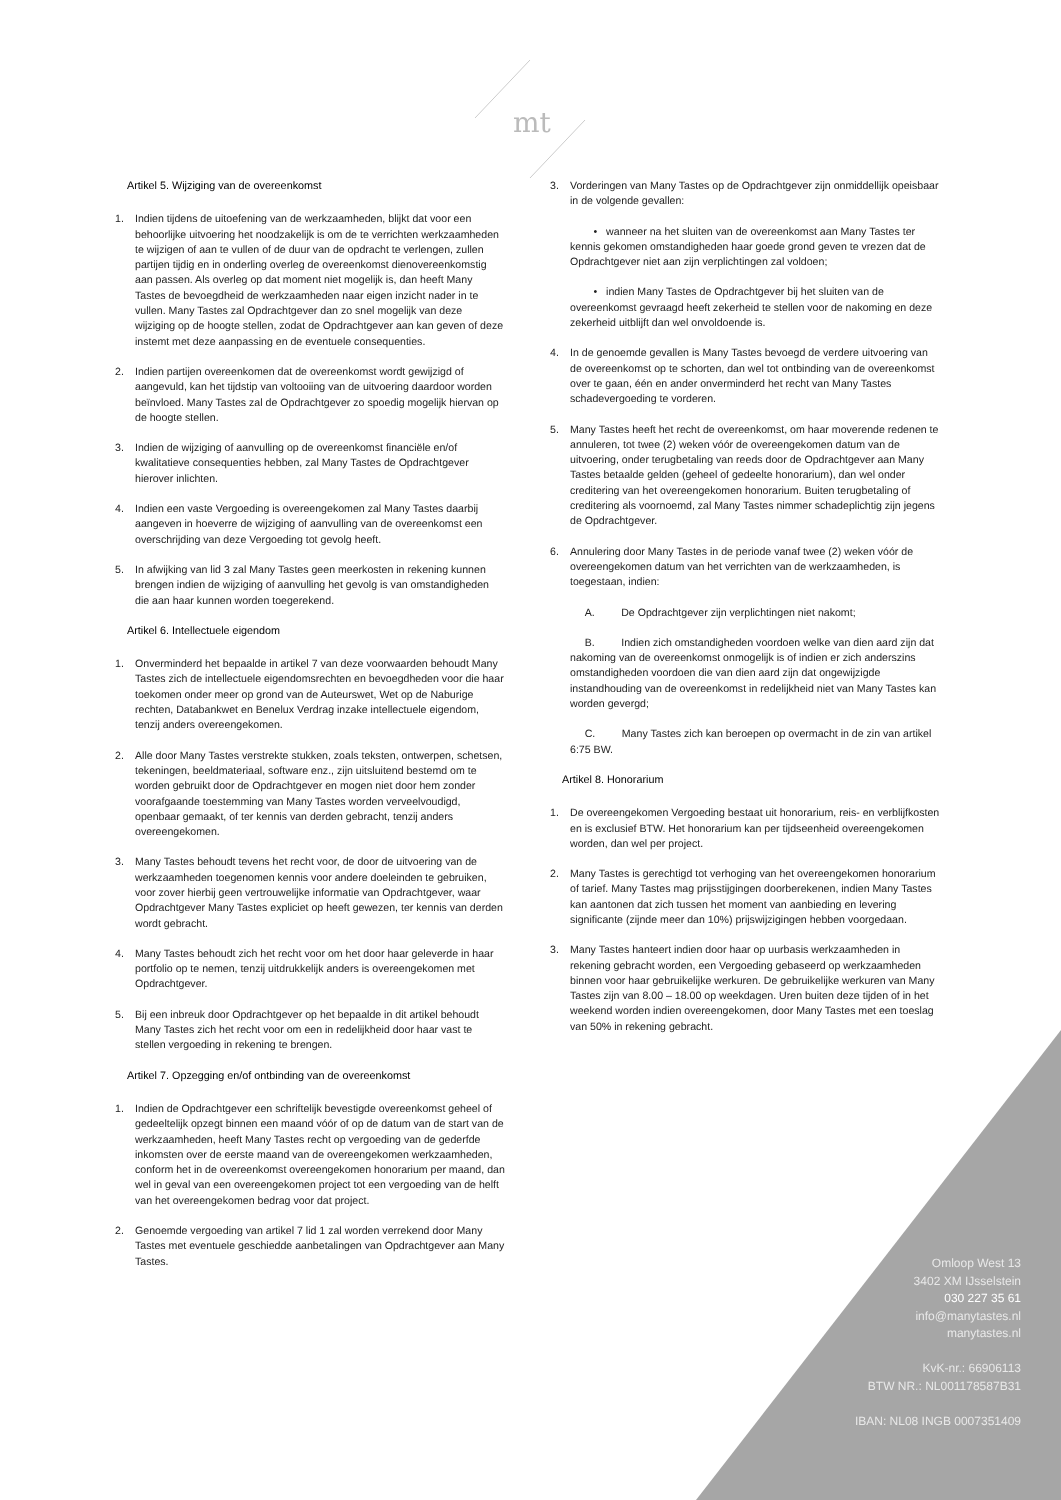mt
Artikel 5. Wijziging van de overeenkomst
1. Indien tijdens de uitoefening van de werkzaamheden, blijkt dat voor een behoorlijke uitvoering het noodzakelijk is om de te verrichten werkzaamheden te wijzigen of aan te vullen of de duur van de opdracht te verlengen, zullen partijen tijdig en in onderling overleg de overeenkomst dienovereenkomstig aan passen. Als overleg op dat moment niet mogelijk is, dan heeft Many Tastes de bevoegdheid de werkzaamheden naar eigen inzicht nader in te vullen. Many Tastes zal Opdrachtgever dan zo snel mogelijk van deze wijziging op de hoogte stellen, zodat de Opdrachtgever aan kan geven of deze instemt met deze aanpassing en de eventuele consequenties.
2. Indien partijen overeenkomen dat de overeenkomst wordt gewijzigd of aangevuld, kan het tijdstip van voltooiing van de uitvoering daardoor worden beïnvloed. Many Tastes zal de Opdrachtgever zo spoedig mogelijk hiervan op de hoogte stellen.
3. Indien de wijziging of aanvulling op de overeenkomst financiële en/of kwalitatieve consequenties hebben, zal Many Tastes de Opdrachtgever hierover inlichten.
4. Indien een vaste Vergoeding is overeengekomen zal Many Tastes daarbij aangeven in hoeverre de wijziging of aanvulling van de overeenkomst een overschrijding van deze Vergoeding tot gevolg heeft.
5. In afwijking van lid 3 zal Many Tastes geen meerkosten in rekening kunnen brengen indien de wijziging of aanvulling het gevolg is van omstandigheden die aan haar kunnen worden toegerekend.
Artikel 6. Intellectuele eigendom
1. Onverminderd het bepaalde in artikel 7 van deze voorwaarden behoudt Many Tastes zich de intellectuele eigendomsrechten en bevoegdheden voor die haar toekomen onder meer op grond van de Auteurswet, Wet op de Naburige rechten, Databankwet en Benelux Verdrag inzake intellectuele eigendom, tenzij anders overeengekomen.
2. Alle door Many Tastes verstrekte stukken, zoals teksten, ontwerpen, schetsen, tekeningen, beeldmateriaal, software enz., zijn uitsluitend bestemd om te worden gebruikt door de Opdrachtgever en mogen niet door hem zonder voorafgaande toestemming van Many Tastes worden verveelvoudigd, openbaar gemaakt, of ter kennis van derden gebracht, tenzij anders overeengekomen.
3. Many Tastes behoudt tevens het recht voor, de door de uitvoering van de werkzaamheden toegenomen kennis voor andere doeleinden te gebruiken, voor zover hierbij geen vertrouwelijke informatie van Opdrachtgever, waar Opdrachtgever Many Tastes expliciet op heeft gewezen, ter kennis van derden wordt gebracht.
4. Many Tastes behoudt zich het recht voor om het door haar geleverde in haar portfolio op te nemen, tenzij uitdrukkelijk anders is overeengekomen met Opdrachtgever.
5. Bij een inbreuk door Opdrachtgever op het bepaalde in dit artikel behoudt Many Tastes zich het recht voor om een in redelijkheid door haar vast te stellen vergoeding in rekening te brengen.
Artikel 7. Opzegging en/of ontbinding van de overeenkomst
1. Indien de Opdrachtgever een schriftelijk bevestigde overeenkomst geheel of gedeeltelijk opzegt binnen een maand vóór of op de datum van de start van de werkzaamheden, heeft Many Tastes recht op vergoeding van de gederfde inkomsten over de eerste maand van de overeengekomen werkzaamheden, conform het in de overeenkomst overeengekomen honorarium per maand, dan wel in geval van een overeengekomen project tot een vergoeding van de helft van het overeengekomen bedrag voor dat project.
2. Genoemde vergoeding van artikel 7 lid 1 zal worden verrekend door Many Tastes met eventuele geschiedde aanbetalingen van Opdrachtgever aan Many Tastes.
3. Vorderingen van Many Tastes op de Opdrachtgever zijn onmiddellijk opeisbaar in de volgende gevallen:
• wanneer na het sluiten van de overeenkomst aan Many Tastes ter kennis gekomen omstandigheden haar goede grond geven te vrezen dat de Opdrachtgever niet aan zijn verplichtingen zal voldoen;
• indien Many Tastes de Opdrachtgever bij het sluiten van de overeenkomst gevraagd heeft zekerheid te stellen voor de nakoming en deze zekerheid uitblijft dan wel onvoldoende is.
4. In de genoemde gevallen is Many Tastes bevoegd de verdere uitvoering van de overeenkomst op te schorten, dan wel tot ontbinding van de overeenkomst over te gaan, één en ander onverminderd het recht van Many Tastes schadevergoeding te vorderen.
5. Many Tastes heeft het recht de overeenkomst, om haar moverende redenen te annuleren, tot twee (2) weken vóór de overeengekomen datum van de uitvoering, onder terugbetaling van reeds door de Opdrachtgever aan Many Tastes betaalde gelden (geheel of gedeelte honorarium), dan wel onder creditering van het overeengekomen honorarium. Buiten terugbetaling of creditering als voornoemd, zal Many Tastes nimmer schadeplichtig zijn jegens de Opdrachtgever.
6. Annulering door Many Tastes in de periode vanaf twee (2) weken vóór de overeengekomen datum van het verrichten van de werkzaamheden, is toegestaan, indien:
A. De Opdrachtgever zijn verplichtingen niet nakomt;
B. Indien zich omstandigheden voordoen welke van dien aard zijn dat nakoming van de overeenkomst onmogelijk is of indien er zich anderszins omstandigheden voordoen die van dien aard zijn dat ongewijzigde instandhouding van de overeenkomst in redelijkheid niet van Many Tastes kan worden gevergd;
C. Many Tastes zich kan beroepen op overmacht in de zin van artikel 6:75 BW.
Artikel 8. Honorarium
1. De overeengekomen Vergoeding bestaat uit honorarium, reis- en verblijfkosten en is exclusief BTW. Het honorarium kan per tijdseenheid overeengekomen worden, dan wel per project.
2. Many Tastes is gerechtigd tot verhoging van het overeengekomen honorarium of tarief. Many Tastes mag prijsstijgingen doorberekenen, indien Many Tastes kan aantonen dat zich tussen het moment van aanbieding en levering significante (zijnde meer dan 10%) prijswijzigingen hebben voorgedaan.
3. Many Tastes hanteert indien door haar op uurbasis werkzaamheden in rekening gebracht worden, een Vergoeding gebaseerd op werkzaamheden binnen voor haar gebruikelijke werkuren. De gebruikelijke werkuren van Many Tastes zijn van 8.00 – 18.00 op weekdagen. Uren buiten deze tijden of in het weekend worden indien overeengekomen, door Many Tastes met een toeslag van 50% in rekening gebracht.
Omloop West 13
3402 XM IJsselstein
030 227 35 61
info@manytastes.nl
manytastes.nl
KvK-nr.: 66906113
BTW NR.: NL001178587B31
IBAN: NL08 INGB 0007351409